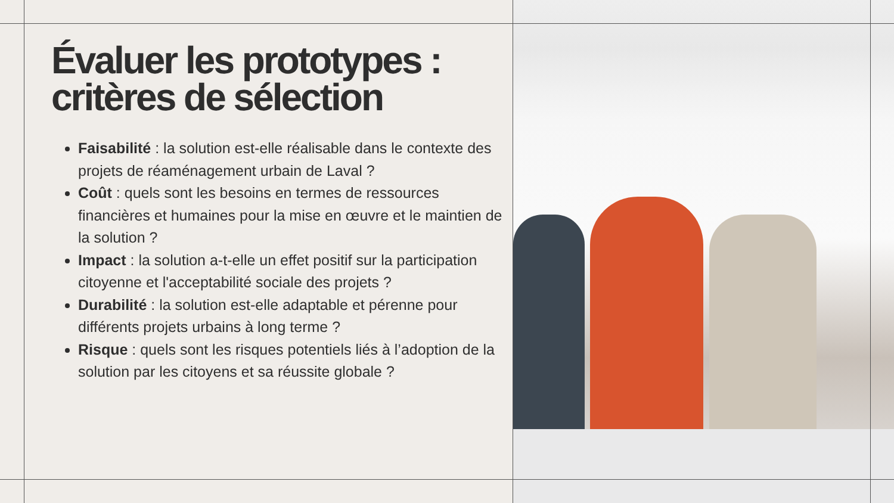Évaluer les prototypes : critères de sélection
Faisabilité : la solution est-elle réalisable dans le contexte des projets de réaménagement urbain de Laval ?
Coût : quels sont les besoins en termes de ressources financières et humaines pour la mise en œuvre et le maintien de la solution ?
Impact : la solution a-t-elle un effet positif sur la participation citoyenne et l'acceptabilité sociale des projets ?
Durabilité : la solution est-elle adaptable et pérenne pour différents projets urbains à long terme ?
Risque : quels sont les risques potentiels liés à l’adoption de la solution par les citoyens et sa réussite globale ?